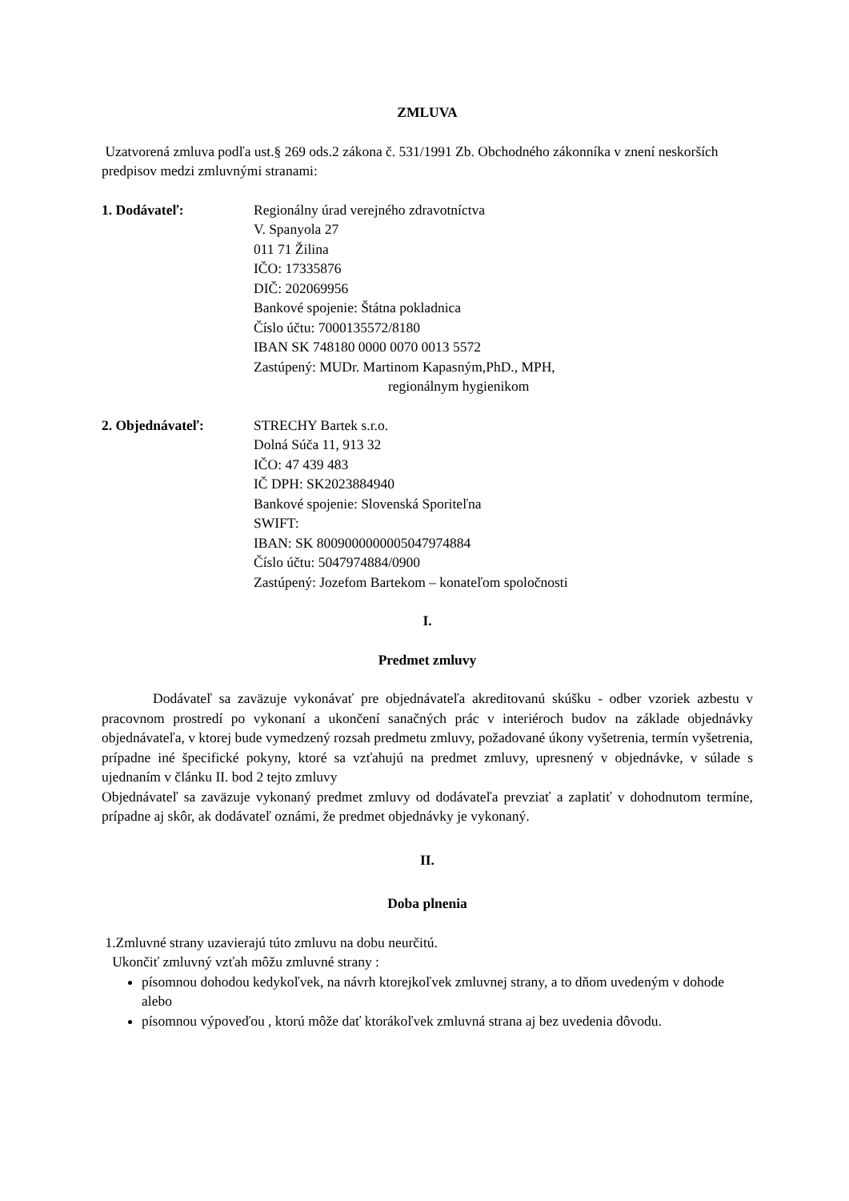ZMLUVA
Uzatvorená zmluva podľa ust.§ 269 ods.2 zákona č. 531/1991 Zb. Obchodného zákonníka v znení neskorších predpisov medzi zmluvnými stranami:
1. Dodávateľ: Regionálny úrad verejného zdravotníctva
V. Spanyola 27
011 71 Žilina
IČO: 17335876
DIČ: 202069956
Bankové spojenie: Štátna pokladnica
Číslo účtu: 7000135572/8180
IBAN SK 748180 0000 0070 0013 5572
Zastúpený: MUDr. Martinom Kapasným,PhD., MPH,
regionálnym hygienikom
2. Objednávateľ: STRECHY Bartek s.r.o.
Dolná Súča 11, 913 32
IČO: 47 439 483
IČ DPH: SK2023884940
Bankové spojenie: Slovenská Sporiteľna
SWIFT:
IBAN: SK 8009000000005047974884
Číslo účtu: 5047974884/0900
Zastúpený: Jozefom Bartekom – konateľom spoločnosti
I.
Predmet zmluvy
Dodávateľ sa zaväzuje vykonávať pre objednávateľa akreditovanú skúšku - odber vzoriek azbestu v pracovnom prostredí po vykonaní a ukončení sanačných prác v interiéroch budov na základe objednávky objednávateľa, v ktorej bude vymedzený rozsah predmetu zmluvy, požadované úkony vyšetrenia, termín vyšetrenia, prípadne iné špecifické pokyny, ktoré sa vzťahujú na predmet zmluvy, upresnený v objednávke, v súlade s ujednaním v článku II. bod 2 tejto zmluvy
Objednávateľ sa zaväzuje vykonaný predmet zmluvy od dodávateľa prevziať a zaplatiť v dohodnutom termíne, prípadne aj skôr, ak dodávateľ oznámi, že predmet objednávky je vykonaný.
II.
Doba plnenia
1.Zmluvné strany uzavierajú túto zmluvu na dobu neurčitú.
Ukončiť zmluvný vzťah môžu zmluvné strany :
písomnou dohodou kedykoľvek, na návrh ktorejkoľvek zmluvnej strany, a to dňom uvedeným v dohode alebo
písomnou výpoveďou , ktorú môže dať ktorákoľvek zmluvná strana aj bez uvedenia dôvodu.